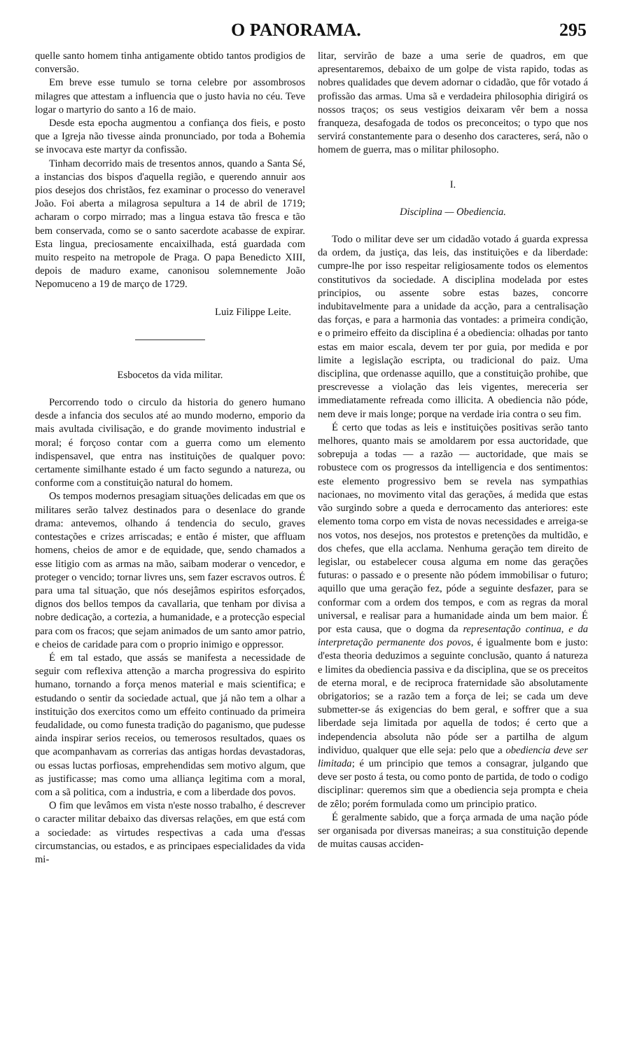O PANORAMA. 295
quelle santo homem tinha antigamente obtido tantos prodigios de conversão.
Em breve esse tumulo se torna celebre por assombrosos milagres que attestam a influencia que o justo havia no céu. Teve logar o martyrio do santo a 16 de maio.
Desde esta epocha augmentou a confiança dos fieis, e posto que a Igreja não tivesse ainda pronunciado, por toda a Bohemia se invocava este martyr da confissão.
Tinham decorrido mais de tresentos annos, quando a Santa Sé, a instancias dos bispos d'aquella região, e querendo annuir aos pios desejos dos christãos, fez examinar o processo do veneravel João. Foi aberta a milagrosa sepultura a 14 de abril de 1719; acharam o corpo mirrado; mas a lingua estava tão fresca e tão bem conservada, como se o santo sacerdote acabasse de expirar. Esta lingua, preciosamente encaixilhada, está guardada com muito respeito na metropole de Praga. O papa Benedicto XIII, depois de maduro exame, canonisou solemnemente João Nepomuceno a 19 de março de 1729.
Luiz Filippe Leite.
Esbocetos da vida militar.
Percorrendo todo o circulo da historia do genero humano desde a infancia dos seculos até ao mundo moderno, emporio da mais avultada civilisação, e do grande movimento industrial e moral; é forçoso contar com a guerra como um elemento indispensavel, que entra nas instituições de qualquer povo: certamente similhante estado é um facto segundo a natureza, ou conforme com a constituição natural do homem.
Os tempos modernos presagiam situações delicadas em que os militares serão talvez destinados para o desenlace do grande drama: antevemos, olhando á tendencia do seculo, graves contestações e crizes arriscadas; e então é mister, que affluam homens, cheios de amor e de equidade, que, sendo chamados a esse litigio com as armas na mão, saibam moderar o vencedor, e proteger o vencido; tornar livres uns, sem fazer escravos outros. É para uma tal situação, que nós desejâmos espiritos esforçados, dignos dos bellos tempos da cavallaria, que tenham por divisa a nobre dedicação, a cortezia, a humanidade, e a protecção especial para com os fracos; que sejam animados de um santo amor patrio, e cheios de caridade para com o proprio inimigo e oppressor.
É em tal estado, que assás se manifesta a necessidade de seguir com reflexiva attenção a marcha progressiva do espirito humano, tornando a força menos material e mais scientifica; e estudando o sentir da sociedade actual, que já não tem a olhar a instituição dos exercitos como um effeito continuado da primeira feudalidade, ou como funesta tradição do paganismo, que pudesse ainda inspirar serios receios, ou temerosos resultados, quaes os que acompanhavam as correrias das antigas hordas devastadoras, ou essas luctas porfiosas, emprehendidas sem motivo algum, que as justificasse; mas como uma alliança legitima com a moral, com a sã politica, com a industria, e com a liberdade dos povos.
O fim que levâmos em vista n'este nosso trabalho, é descrever o caracter militar debaixo das diversas relações, em que está com a sociedade: as virtudes respectivas a cada uma d'essas circumstancias, ou estados, e as principaes especialidades da vida mi-
litar, servirão de baze a uma serie de quadros, em que apresentaremos, debaixo de um golpe de vista rapido, todas as nobres qualidades que devem adornar o cidadão, que fôr votado á profissão das armas. Uma sã e verdadeira philosophia dirigirá os nossos traços; os seus vestigios deixaram vêr bem a nossa franqueza, desafogada de todos os preconceitos; o typo que nos servirá constantemente para o desenho dos caracteres, será, não o homem de guerra, mas o militar philosopho.
I.
Disciplina — Obediencia.
Todo o militar deve ser um cidadão votado á guarda expressa da ordem, da justiça, das leis, das instituições e da liberdade: cumpre-lhe por isso respeitar religiosamente todos os elementos constitutivos da sociedade. A disciplina modelada por estes principios, ou assente sobre estas bazes, concorre indubitavelmente para a unidade da acção, para a centralisação das forças, e para a harmonia das vontades: a primeira condição, e o primeiro effeito da disciplina é a obediencia: olhadas por tanto estas em maior escala, devem ter por guia, por medida e por limite a legislação escripta, ou tradicional do paiz. Uma disciplina, que ordenasse aquillo, que a constituição prohibe, que prescrevesse a violação das leis vigentes, mereceria ser immediatamente refreada como illicita. A obediencia não póde, nem deve ir mais longe; porque na verdade iria contra o seu fim.
É certo que todas as leis e instituições positivas serão tanto melhores, quanto mais se amoldarem por essa auctoridade, que sobrepuja a todas — a razão — auctoridade, que mais se robustece com os progressos da intelligencia e dos sentimentos: este elemento progressivo bem se revela nas sympathias nacionaes, no movimento vital das gerações, á medida que estas vão surgindo sobre a queda e derrocamento das anteriores: este elemento toma corpo em vista de novas necessidades e arreiga-se nos votos, nos desejos, nos protestos e pretenções da multidão, e dos chefes, que ella acclama. Nenhuma geração tem direito de legislar, ou estabelecer cousa alguma em nome das gerações futuras: o passado e o presente não pódem immobilisar o futuro; aquillo que uma geração fez, póde a seguinte desfazer, para se conformar com a ordem dos tempos, e com as regras da moral universal, e realisar para a humanidade ainda um bem maior. É por esta causa, que o dogma da representação continua, e da interpretação permanente dos povos, é igualmente bom e justo: d'esta theoria deduzimos a seguinte conclusão, quanto á natureza e limites da obediencia passiva e da disciplina, que se os preceitos de eterna moral, e de reciproca fraternidade são absolutamente obrigatorios; se a razão tem a força de lei; se cada um deve submetter-se ás exigencias do bem geral, e soffrer que a sua liberdade seja limitada por aquella de todos; é certo que a independencia absoluta não póde ser a partilha de algum individuo, qualquer que elle seja: pelo que a obediencia deve ser limitada; é um principio que temos a consagrar, julgando que deve ser posto á testa, ou como ponto de partida, de todo o codigo disciplinar: queremos sim que a obediencia seja prompta e cheia de zêlo; porém formulada como um principio pratico.
É geralmente sabido, que a força armada de uma nação póde ser organisada por diversas maneiras; a sua constituição depende de muitas causas acciden-